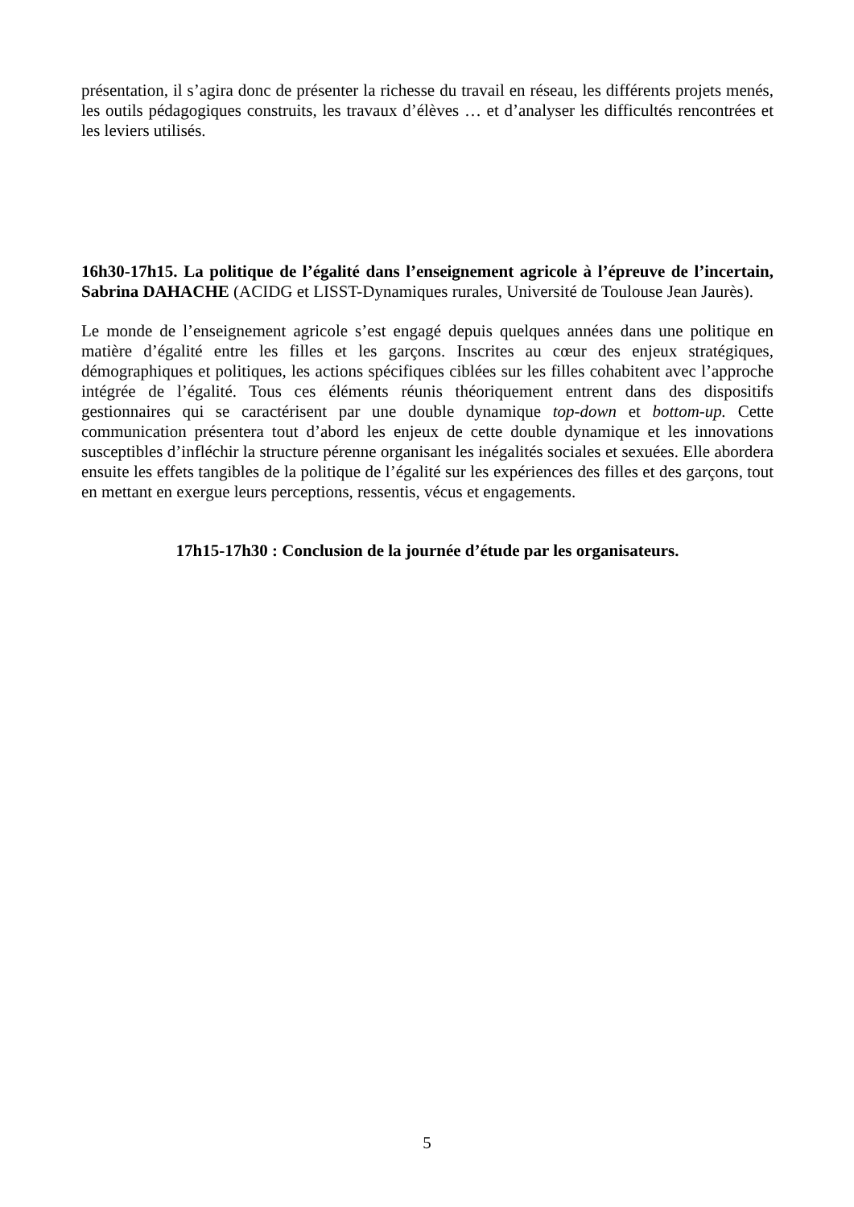présentation, il s’agira donc de présenter la richesse du travail en réseau, les différents projets menés, les outils pédagogiques construits, les travaux d’élèves … et d’analyser les difficultés rencontrées et les leviers utilisés.
16h30-17h15. La politique de l’égalité dans l’enseignement agricole à l’épreuve de l’incertain, Sabrina DAHACHE (ACIDG et LISST-Dynamiques rurales, Université de Toulouse Jean Jaurès).
Le monde de l’enseignement agricole s’est engagé depuis quelques années dans une politique en matière d’égalité entre les filles et les garçons. Inscrites au cœur des enjeux stratégiques, démographiques et politiques, les actions spécifiques ciblées sur les filles cohabitent avec l’approche intégrée de l’égalité. Tous ces éléments réunis théoriquement entrent dans des dispositifs gestionnaires qui se caractérisent par une double dynamique top-down et bottom-up. Cette communication présentera tout d’abord les enjeux de cette double dynamique et les innovations susceptibles d’infléchir la structure pérenne organisant les inégalités sociales et sexuées. Elle abordera ensuite les effets tangibles de la politique de l’égalité sur les expériences des filles et des garçons, tout en mettant en exergue leurs perceptions, ressentis, vécus et engagements.
17h15-17h30 : Conclusion de la journée d’étude par les organisateurs.
5